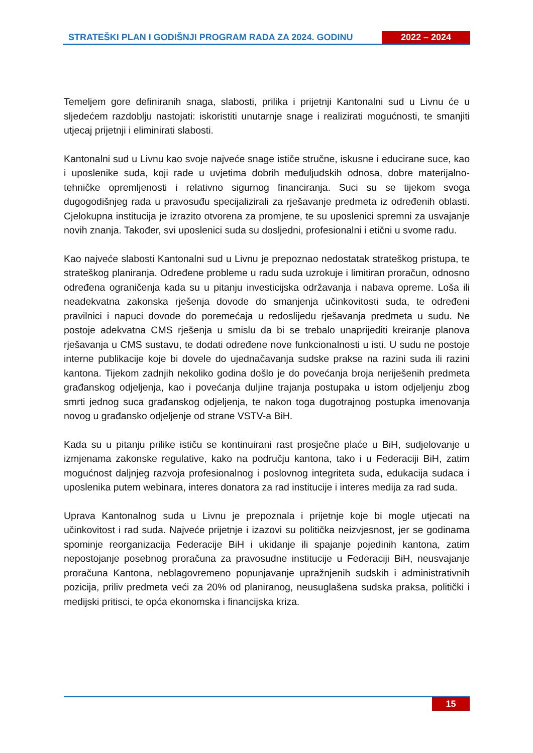STRATEŠKI PLAN I GODIŠNJI PROGRAM RADA ZA 2024. GODINU
2022 – 2024
Temeljem gore definiranih snaga, slabosti, prilika i prijetnji Kantonalni sud u Livnu će u sljedećem razdoblju nastojati: iskoristiti unutarnje snage i realizirati mogućnosti, te smanjiti utjecaj prijetnji i eliminirati slabosti.
Kantonalni sud u Livnu kao svoje najveće snage ističe stručne, iskusne i educirane suce, kao i uposlenike suda, koji rade u uvjetima dobrih međuljudskih odnosa, dobre materijalno-tehničke opremljenosti i relativno sigurnog financiranja. Suci su se tijekom svoga dugogodišnjeg rada u pravosuđu specijalizirali za rješavanje predmeta iz određenih oblasti. Cjelokupna institucija je izrazito otvorena za promjene, te su uposlenici spremni za usvajanje novih znanja. Također, svi uposlenici suda su dosljedni, profesionalni i etični u svome radu.
Kao najveće slabosti Kantonalni sud u Livnu je prepoznao nedostatak strateškog pristupa, te strateškog planiranja. Određene probleme u radu suda uzrokuje i limitiran proračun, odnosno određena ograničenja kada su u pitanju investicijska održavanja i nabava opreme. Loša ili neadekvatna zakonska rješenja dovode do smanjenja učinkovitosti suda, te određeni pravilnici i napuci dovode do poremećaja u redoslijedu rješavanja predmeta u sudu. Ne postoje adekvatna CMS rješenja u smislu da bi se trebalo unaprijediti kreiranje planova rješavanja u CMS sustavu, te dodati određene nove funkcionalnosti u isti. U sudu ne postoje interne publikacije koje bi dovele do ujednačavanja sudske prakse na razini suda ili razini kantona. Tijekom zadnjih nekoliko godina došlo je do povećanja broja neriješenih predmeta građanskog odjeljenja, kao i povećanja duljine trajanja postupaka u istom odjeljenju zbog smrti jednog suca građanskog odjeljenja, te nakon toga dugotrajnog postupka imenovanja novog u građansko odjeljenje od strane VSTV-a BiH.
Kada su u pitanju prilike ističu se kontinuirani rast prosječne plaće u BiH, sudjelovanje u izmjenama zakonske regulative, kako na području kantona, tako i u Federaciji BiH, zatim mogućnost daljnjeg razvoja profesionalnog i poslovnog integriteta suda, edukacija sudaca i uposlenika putem webinara, interes donatora za rad institucije i interes medija za rad suda.
Uprava Kantonalnog suda u Livnu je prepoznala i prijetnje koje bi mogle utjecati na učinkovitost i rad suda. Najveće prijetnje i izazovi su politička neizvjesnost, jer se godinama spominje reorganizacija Federacije BiH i ukidanje ili spajanje pojedinih kantona, zatim nepostojanje posebnog proračuna za pravosudne institucije u Federaciji BiH, neusvajanje proračuna Kantona, neblagovremeno popunjavanje upražnjenih sudskih i administrativnih pozicija, priliv predmeta veći za 20% od planiranog, neusuglašena sudska praksa, politički i medijski pritisci, te opća ekonomska i financijska kriza.
15